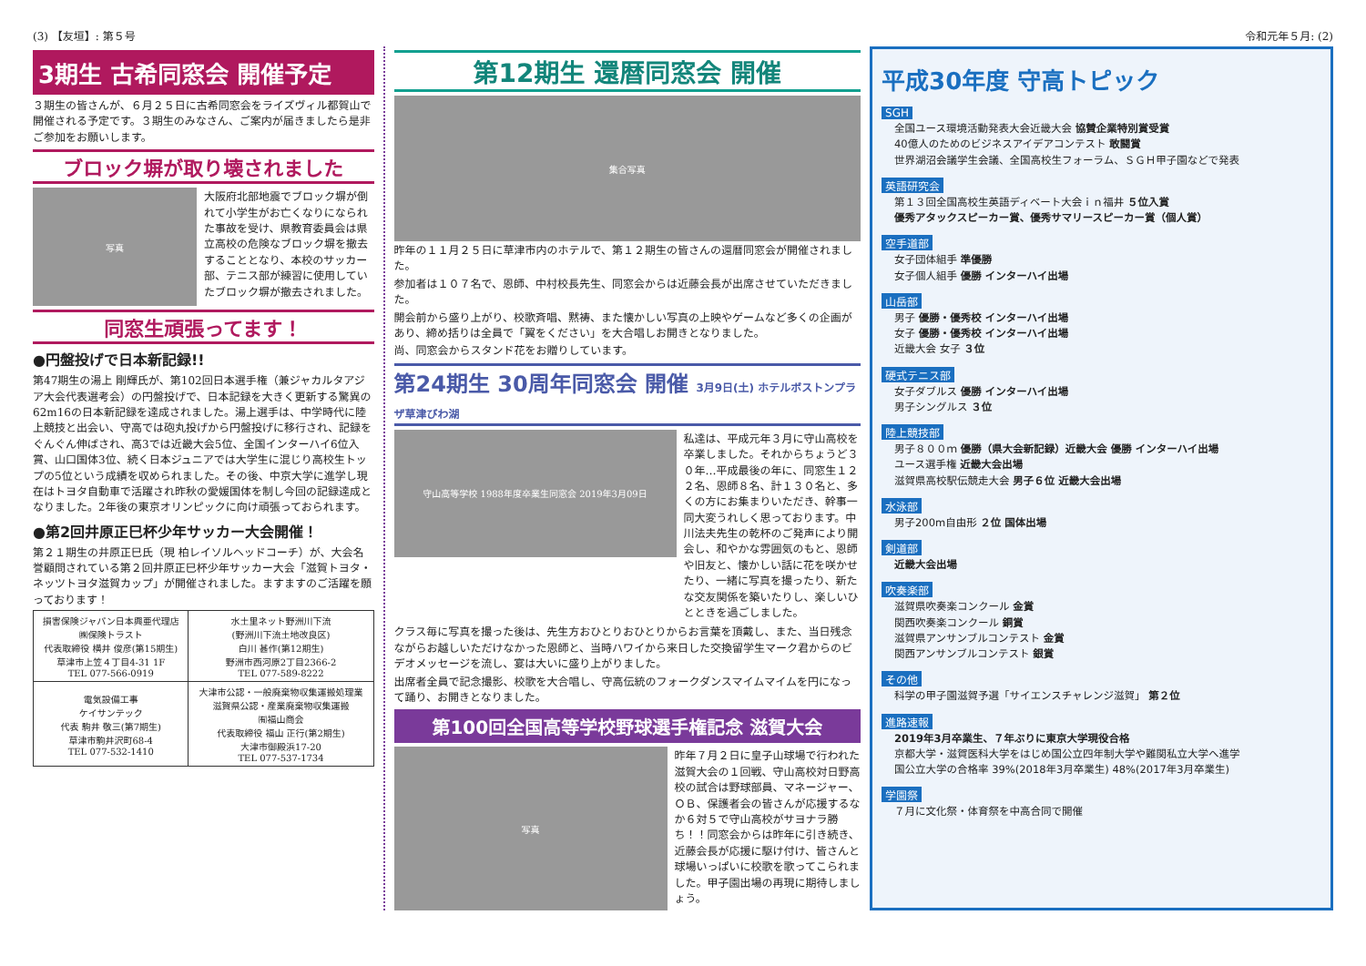(3) 【友垣】: 第５号 令和元年５月: (2)
3期生 古希同窓会 開催予定
３期生の皆さんが、６月２５日に古希同窓会をライズヴィル都賀山で開催される予定です。３期生のみなさん、ご案内が届きましたら是非ご参加をお願いします。
ブロック塀が取り壊されました
写真
大阪府北部地震でブロック塀が倒れて小学生がお亡くなりになられた事故を受け、県教育委員会は県立高校の危険なブロック塀を撤去することとなり、本校のサッカー部、テニス部が練習に使用していたブロック塀が撤去されました。
同窓生頑張ってます！
●円盤投げで日本新記録!!
第47期生の湯上 剛輝氏が、第102回日本選手権（兼ジャカルタアジア大会代表選考会）の円盤投げで、日本記録を大きく更新する驚異の62m16の日本新記録を達成されました。湯上選手は、中学時代に陸上競技と出会い、守高では砲丸投げから円盤投げに移行され、記録をぐんぐん伸ばされ、高3では近畿大会5位、全国インターハイ6位入賞、山口国体3位、続く日本ジュニアでは大学生に混じり高校生トップの5位という成績を収められました。その後、中京大学に進学し現在はトヨタ自動車で活躍され昨秋の愛媛国体を制し今回の記録達成となりました。2年後の東京オリンピックに向け頑張っておられます。
●第2回井原正巳杯少年サッカー大会開催！
第２１期生の井原正巳氏（現 柏レイソルヘッドコーチ）が、大会名誉顧問されている第２回井原正巳杯少年サッカー大会「滋賀トヨタ・ネッツトヨタ滋賀カップ」が開催されました。ますますのご活躍を願っております！
| 損害保険ジャパン日本興亜代理店 ㈱保険トラスト 代表取締役 横井 俊彦(第15期生) 草津市上笠４丁目4-31 1F TEL 077-566-0919 | 水土里ネット野洲川下流 (野洲川下流土地改良区) 白川 甚作(第12期生) 野洲市西河原2丁目2366-2 TEL 077-589-8222 |
| 電気設備工事 ケイサンテック 代表 駒井 敬三(第7期生) 草津市駒井沢町68-4 TEL 077-532-1410 | 大津市公認・一般廃棄物収集運搬処理業 滋賀県公認・産業廃棄物収集運搬 ㈲福山商会 代表取締役 福山 正行(第2期生) 大津市御殿浜17-20 TEL 077-537-1734 |
第12期生 還暦同窓会 開催
集合写真
昨年の１１月２５日に草津市内のホテルで、第１２期生の皆さんの還暦同窓会が開催されました。
参加者は１０７名で、恩師、中村校長先生、同窓会からは近藤会長が出席させていただきました。
開会前から盛り上がり、校歌斉唱、黙祷、また懐かしい写真の上映やゲームなど多くの企画があり、締め括りは全員で「翼をください」を大合唱しお開きとなりました。
尚、同窓会からスタンド花をお贈りしています。
第24期生 30周年同窓会 開催 3月9日(土) ホテルボストンプラザ草津びわ湖
守山高等学校 1988年度卒業生同窓会 2019年3月09日
私達は、平成元年３月に守山高校を卒業しました。それからちょうど３０年…平成最後の年に、同窓生１２２名、恩師８名、計１３０名と、多くの方にお集まりいただき、幹事一同大変うれしく思っております。中川法夫先生の乾杯のご発声により開会し、和やかな雰囲気のもと、恩師や旧友と、懐かしい話に花を咲かせたり、一緒に写真を撮ったり、新たな交友関係を築いたりし、楽しいひとときを過ごしました。
クラス毎に写真を撮った後は、先生方おひとりおひとりからお言葉を頂戴し、また、当日残念ながらお越しいただけなかった恩師と、当時ハワイから来日した交換留学生マーク君からのビデオメッセージを流し、宴は大いに盛り上がりました。
出席者全員で記念撮影、校歌を大合唱し、守高伝統のフォークダンスマイムマイムを円になって踊り、お開きとなりました。
第100回全国高等学校野球選手権記念 滋賀大会
写真
昨年７月２日に皇子山球場で行われた滋賀大会の１回戦、守山高校対日野高校の試合は野球部員、マネージャー、ＯＢ、保護者会の皆さんが応援するなか６対５で守山高校がサヨナラ勝ち！！同窓会からは昨年に引き続き、近藤会長が応援に駆け付け、皆さんと球場いっぱいに校歌を歌ってこられました。甲子園出場の再現に期待しましょう。
平成30年度 守高トピック
SGH
全国ユース環境活動発表大会近畿大会 協賛企業特別賞受賞
40億人のためのビジネスアイデアコンテスト 敢闘賞
世界湖沼会議学生会議、全国高校生フォーラム、ＳＧＨ甲子園などで発表
英語研究会
第１３回全国高校生英語ディベート大会ｉｎ福井 ５位入賞
優秀アタックスピーカー賞、優秀サマリースピーカー賞（個人賞）
空手道部
女子団体組手 準優勝
女子個人組手 優勝 インターハイ出場
山岳部
男子 優勝・優秀校 インターハイ出場
女子 優勝・優秀校 インターハイ出場
近畿大会 女子 ３位
硬式テニス部
女子ダブルス 優勝 インターハイ出場
男子シングルス ３位
陸上競技部
男子８００ｍ 優勝（県大会新記録）近畿大会 優勝 インターハイ出場
ユース選手権 近畿大会出場
滋賀県高校駅伝競走大会 男子６位 近畿大会出場
水泳部
男子200m自由形 ２位 国体出場
剣道部
近畿大会出場
吹奏楽部
滋賀県吹奏楽コンクール 金賞
関西吹奏楽コンクール 銅賞
滋賀県アンサンブルコンテスト 金賞
関西アンサンブルコンテスト 銀賞
その他
科学の甲子園滋賀予選「サイエンスチャレンジ滋賀」 第２位
進路速報
2019年3月卒業生、７年ぶりに東京大学現役合格
京都大学・滋賀医科大学をはじめ国公立四年制大学や難関私立大学へ進学
国公立大学の合格率 39%(2018年3月卒業生) 48%(2017年3月卒業生)
学園祭
７月に文化祭・体育祭を中高合同で開催